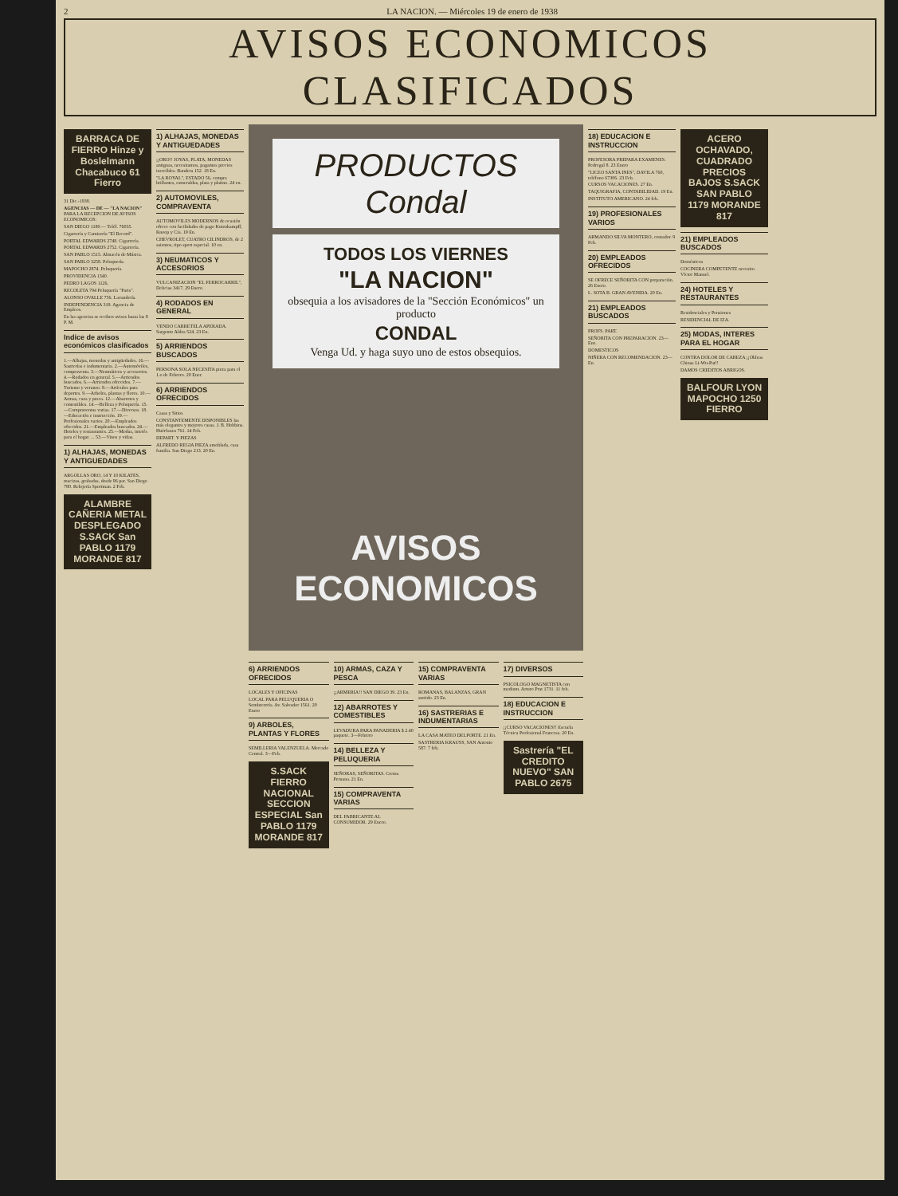2 LA NACION. — Miércoles 19 de enero de 1938
AVISOS ECONOMICOS CLASIFICADOS
BARRACA DE FIERRO Hinze y Boslelmann Chacabuco 61 Fierro
31 Dic.-1938.
AGENCIAS — DE — "LA NACION" PARA LA RECEPCION DE AVISOS ECONOMICOS:
SAN DIEGO 1180.— Teléf. 76035.
Cigarrería y Camisería "El Record".
PORTAL EDWARDS 2748. Cigarrería.
PORTAL EDWARDS 2752. Cigarrería.
SAN PABLO 1515. Almacén de Música.
SAN PABLO 3258. Peluquería.
MAPOCHO 2874. Peluquería.
PROVIDENCIA 1340.
PEDRO LAGOS 1126.
RECOLETA 794 Peluquería "Paris".
ALONSO OVALLE 756. Lavandería.
INDEPENDENCIA 319. Agencia de Empleos.
En las agencias se reciben avisos hasta las 8 P. M.
Indice de avisos económicos clasificados
1.—Alhajas, monedas y antigüedades. 16.—Sastrerías e indumentaria. 2.—Automóviles, compraventa. 3.—Neumáticos y accesorios. 4.—Rodados en general. 5.—Arriendos buscados. 6.—Arriendos ofrecidos. 7.—Turismo y veraneo. 8.—Artículos para deportes. 9.—Arboles, plantas y flores. 10.—Armas, caza y pesca. 12.—Abarrotes y comestibles. 14.—Belleza y Peluquería. 15.—Compraventas varias. 17.—Diversos. 18.—Educación e instrucción. 19.—Profesionales varios. 20.—Empleados ofrecidos. 21.—Empleados buscados. 24.—Hoteles y restaurantes. 25.—Modas, interés para el hogar. ... 53.—Vinos y viñas.
1) ALHAJAS, MONEDAS Y ANTIGUEDADES
ARGOLLAS ORO, 14 Y 18 KILATES, macizas, grabadas, desde 96 par. San Diego 780. Relojería Sportman. 2 Feb.
ALAMBRE CAÑERIA METAL DESPLEGADO S.SACK San PABLO 1179 MORANDE 817
1) ALHAJAS, MONEDAS Y ANTIGUEDADES
¡¡ORO!! JOYAS, PLATA, MONEDAS antiguas, necesitamos, pagamos precios increíbles. Bandera 152. 18 En.
"LA ROYAL", ESTADO 56, compra brillantes, esmeraldas, plata y platino. 24 en.
2) AUTOMOVILES, COMPRAVENTA
AUTOMOVILES MODERNOS de ocasión ofrece con facilidades de pago Kutenkampff, Knoop y Cía. 19 En.
CHEVROLET, CUATRO CILINDROS, de 2 asientos, tipo sport especial. 10 en.
3) NEUMATICOS Y ACCESORIOS
VULCANIZACION "EL FERROCARRIL", Delicias 3417. 29 Enero.
4) RODADOS EN GENERAL
VENDO CARRETELA APERADA. Sargento Aldea 524. 23 En.
5) ARRIENDOS BUSCADOS
PERSONA SOLA NECESITA pieza para el 1.o de Febrero. 20 Ener.
6) ARRIENDOS OFRECIDOS
Casas y Sitios
CONSTANTEMENTE DISPONIBLES las más elegantes y mejores casas. J. B. Hobbins. Huérfanos 761. 14 Feb.
DEPART. Y PIEZAS
ALFREDO REGIA PIEZA amoblada, casa familia. San Diego 213. 20 En.
PRODUCTOS Condal
TODOS LOS VIERNES
"LA NACION"
obsequia a los avisadores de la "Sección Económicos" un producto
CONDAL
Venga Ud. y haga suyo uno de estos obsequios.
AVISOS ECONOMICOS
6) ARRIENDOS OFRECIDOS
LOCALES Y OFICINAS
LOCAL PARA PELUQUERIA O Sombrerería. Av. Salvador 1561. 20 Enero
9) ARBOLES, PLANTAS Y FLORES
SEMILLERIA VALENZUELA. Mercado Central. 3—Feb.
S.SACK FIERRO NACIONAL SECCION ESPECIAL San PABLO 1179 MORANDE 817
10) ARMAS, CAZA Y PESCA
¡¡ARMERIA!! SAN DIEGO 39. 23 En.
12) ABARROTES Y COMESTIBLES
LEVADURA PARA PANADERIA $ 2.40 paquete. 3—Febrero
14) BELLEZA Y PELUQUERIA
SEÑORAS, SEÑORITAS. Crema Peruana. 21 En.
15) COMPRAVENTA VARIAS
DEL FABRICANTE AL CONSUMIDOR. 29 Enero.
15) COMPRAVENTA VARIAS
ROMANAS, BALANZAS, GRAN surtido. 23 En.
16) SASTRERIAS E INDUMENTARIAS
LA CASA MATEO DELPORTE. 21 En.
SASTRERIA KRAUSS, SAN Antonio 587. 7 feb.
17) DIVERSOS
PSICOLOGO MAGNETISTA con medium. Arturo Prat 1731. 11 feb.
18) EDUCACION E INSTRUCCION
¡¡CURSO VACACIONES!! Escuela Técnica Profesional Francesa. 20 En.
Sastrería "EL CREDITO NUEVO" SAN PABLO 2675
18) EDUCACION E INSTRUCCION
PROFESORA PREPARA EXAMENES. Pedregal 8. 23 Enero
"LICEO SANTA INES", DAVILA 760, teléfono 67306. 23 Feb.
CURSOS VACACIONES. 27 En.
TAQUIGRAFIA, CONTABILIDAD. 19 En.
INSTITUTO AMERICANO. 24 feb.
19) PROFESIONALES VARIOS
ARMANDO SILVA MONTERO, contador. 9 Feb.
20) EMPLEADOS OFRECIDOS
SE OFRECE SEÑORITA CON preparación. 26 Enero.
L. SOTA B. GRAN AVENIDA. 20 En.
21) EMPLEADOS BUSCADOS
PROFS. PART.
SEÑORITA CON PREPARACION. 23—Ene.
DOMESTICOS
NIÑERA CON RECOMENDACION. 23—En.
ACERO OCHAVADO, CUADRADO PRECIOS BAJOS S.SACK SAN PABLO 1179 MORANDE 817
21) EMPLEADOS BUSCADOS
Domésticos
COCINERA COMPETENTE necesito. Víctor Manuel.
24) HOTELES Y RESTAURANTES
Residenciales y Pensiones
RESIDENCIAL DE IZA.
25) MODAS, INTERES PARA EL HOGAR
CONTRA DOLOR DE CABEZA ¡¡Obleas Chinas Li-Wu-Pat!!
DAMOS CREDITOS ABRIGOS.
BALFOUR LYON MAPOCHO 1250 FIERRO